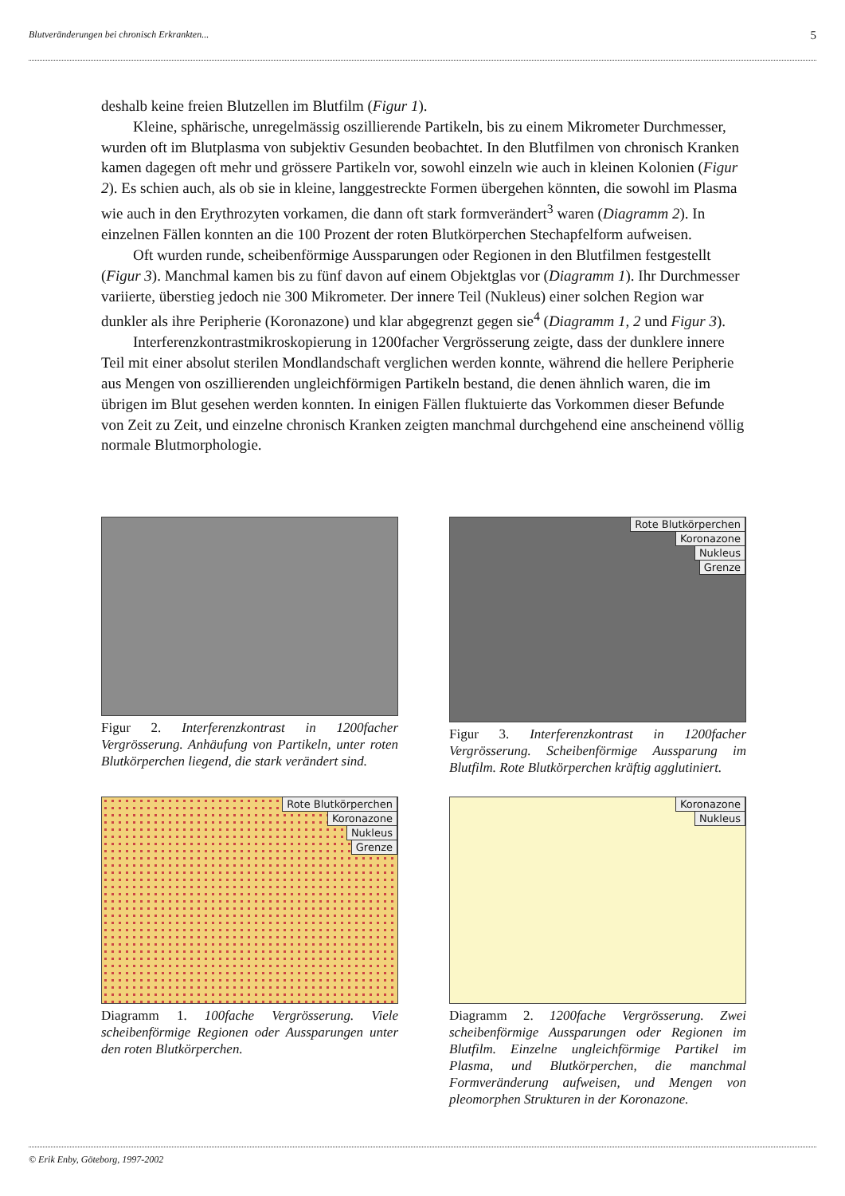Blutveränderungen bei chronisch Erkrankten... 5
deshalb keine freien Blutzellen im Blutfilm (Figur 1).
Kleine, sphärische, unregelmässig oszillierende Partikeln, bis zu einem Mikrometer Durchmesser, wurden oft im Blutplasma von subjektiv Gesunden beobachtet. In den Blutfilmen von chronisch Kranken kamen dagegen oft mehr und grössere Partikeln vor, sowohl einzeln wie auch in kleinen Kolonien (Figur 2). Es schien auch, als ob sie in kleine, langgestreckte Formen übergehen könnten, die sowohl im Plasma wie auch in den Erythrozyten vorkamen, die dann oft stark formverändert<sup>3</sup> waren (Diagramm 2). In einzelnen Fällen konnten an die 100 Prozent der roten Blutkörperchen Stechapfelform aufweisen.
Oft wurden runde, scheibenförmige Aussparungen oder Regionen in den Blutfilmen festgestellt (Figur 3). Manchmal kamen bis zu fünf davon auf einem Objektglas vor (Diagramm 1). Ihr Durchmesser variierte, überstieg jedoch nie 300 Mikrometer. Der innere Teil (Nukleus) einer solchen Region war dunkler als ihre Peripherie (Koronazone) und klar abgegrenzt gegen sie<sup>4</sup> (Diagramm 1, 2 und Figur 3).
Interferenzkontrastmikroskopierung in 1200facher Vergrösserung zeigte, dass der dunklere innere Teil mit einer absolut sterilen Mondlandschaft verglichen werden konnte, während die hellere Peripherie aus Mengen von oszillierenden ungleichförmigen Partikeln bestand, die denen ähnlich waren, die im übrigen im Blut gesehen werden konnten. In einigen Fällen fluktuierte das Vorkommen dieser Befunde von Zeit zu Zeit, und einzelne chronisch Kranken zeigten manchmal durchgehend eine anscheinend völlig normale Blutmorphologie.
Figur 2. Interferenzkontrast in 1200facher Vergrösserung. Anhäufung von Partikeln, unter roten Blutkörperchen liegend, die stark verändert sind.
Rote Blutkörperchen
Koronazone
Nukleus
Grenze
Figur 3. Interferenzkontrast in 1200facher Vergrösserung. Scheibenförmige Aussparung im Blutfilm. Rote Blutkörperchen kräftig agglutiniert.
Rote Blutkörperchen
Koronazone
Nukleus
Grenze
Diagramm 1. 100fache Vergrösserung. Viele scheibenförmige Regionen oder Aussparungen unter den roten Blutkörperchen.
Koronazone
Nukleus
Diagramm 2. 1200fache Vergrösserung. Zwei scheibenförmige Aussparungen oder Regionen im Blutfilm. Einzelne ungleichförmige Partikel im Plasma, und Blutkörperchen, die manchmal Formveränderung aufweisen, und Mengen von pleomorphen Strukturen in der Koronazone.
© Erik Enby, Göteborg, 1997-2002